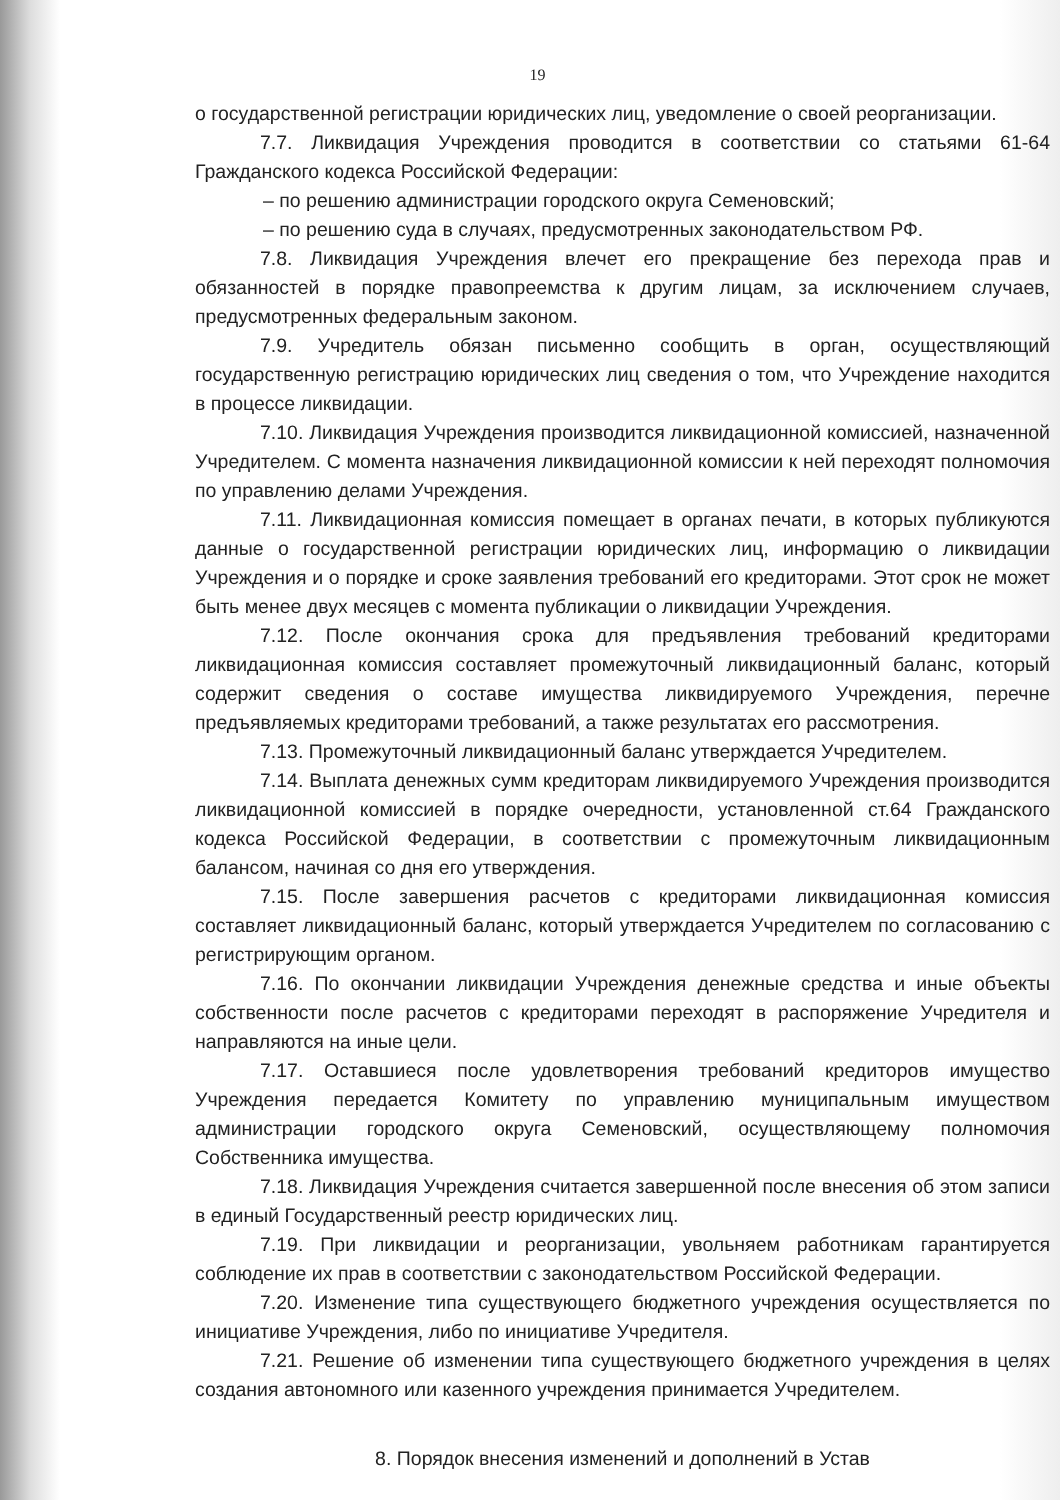19
о государственной регистрации юридических лиц, уведомление о своей реорганизации.
7.7. Ликвидация Учреждения проводится в соответствии со статьями 61-64 Гражданского кодекса Российской Федерации:
– по решению администрации городского округа Семеновский;
– по решению суда в случаях, предусмотренных законодательством РФ.
7.8. Ликвидация Учреждения влечет его прекращение без перехода прав и обязанностей в порядке правопреемства к другим лицам, за исключением случаев, предусмотренных федеральным законом.
7.9. Учредитель обязан письменно сообщить в орган, осуществляющий государственную регистрацию юридических лиц сведения о том, что Учреждение находится в процессе ликвидации.
7.10. Ликвидация Учреждения производится ликвидационной комиссией, назначенной Учредителем. С момента назначения ликвидационной комиссии к ней переходят полномочия по управлению делами Учреждения.
7.11. Ликвидационная комиссия помещает в органах печати, в которых публикуются данные о государственной регистрации юридических лиц, информацию о ликвидации Учреждения и о порядке и сроке заявления требований его кредиторами. Этот срок не может быть менее двух месяцев с момента публикации о ликвидации Учреждения.
7.12. После окончания срока для предъявления требований кредиторами ликвидационная комиссия составляет промежуточный ликвидационный баланс, который содержит сведения о составе имущества ликвидируемого Учреждения, перечне предъявляемых кредиторами требований, а также результатах его рассмотрения.
7.13. Промежуточный ликвидационный баланс утверждается Учредителем.
7.14. Выплата денежных сумм кредиторам ликвидируемого Учреждения производится ликвидационной комиссией в порядке очередности, установленной ст.64 Гражданского кодекса Российской Федерации, в соответствии с промежуточным ликвидационным балансом, начиная со дня его утверждения.
7.15. После завершения расчетов с кредиторами ликвидационная комиссия составляет ликвидационный баланс, который утверждается Учредителем по согласованию с регистрирующим органом.
7.16. По окончании ликвидации Учреждения денежные средства и иные объекты собственности после расчетов с кредиторами переходят в распоряжение Учредителя и направляются на иные цели.
7.17. Оставшиеся после удовлетворения требований кредиторов имущество Учреждения передается Комитету по управлению муниципальным имуществом администрации городского округа Семеновский, осуществляющему полномочия Собственника имущества.
7.18. Ликвидация Учреждения считается завершенной после внесения об этом записи в единый Государственный реестр юридических лиц.
7.19. При ликвидации и реорганизации, увольняем работникам гарантируется соблюдение их прав в соответствии с законодательством Российской Федерации.
7.20. Изменение типа существующего бюджетного учреждения осуществляется по инициативе Учреждения, либо по инициативе Учредителя.
7.21. Решение об изменении типа существующего бюджетного учреждения в целях создания автономного или казенного учреждения принимается Учредителем.
8. Порядок внесения изменений и дополнений в Устав